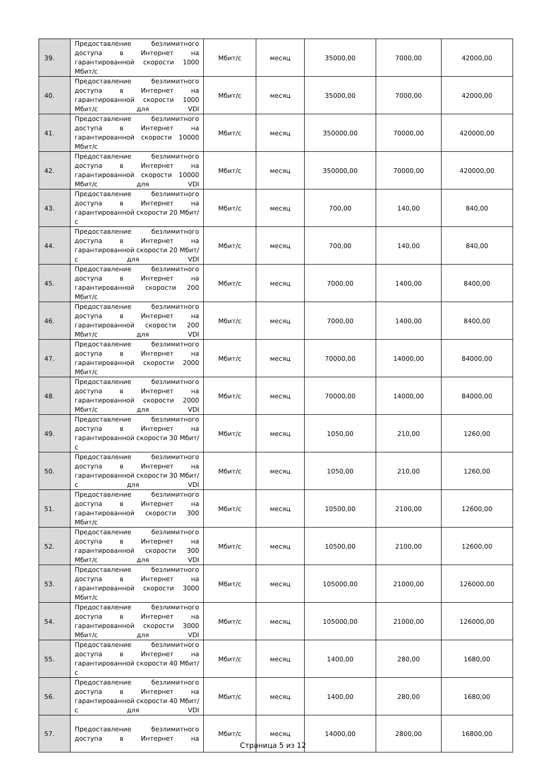| 39. | Предоставление безлимитного доступа в Интернет на гарантированной скорости 1000 Мбит/с | Мбит/с | месяц | 35000,00 | 7000,00 | 42000,00 |
| 40. | Предоставление безлимитного доступа в Интернет на гарантированной скорости 1000 Мбит/с для VDI | Мбит/с | месяц | 35000,00 | 7000,00 | 42000,00 |
| 41. | Предоставление безлимитного доступа в Интернет на гарантированной скорости 10000 Мбит/с | Мбит/с | месяц | 350000,00 | 70000,00 | 420000,00 |
| 42. | Предоставление безлимитного доступа в Интернет на гарантированной скорости 10000 Мбит/с для VDI | Мбит/с | месяц | 350000,00 | 70000,00 | 420000,00 |
| 43. | Предоставление безлимитного доступа в Интернет на гарантированной скорости 20 Мбит/с | Мбит/с | месяц | 700,00 | 140,00 | 840,00 |
| 44. | Предоставление безлимитного доступа в Интернет на гарантированной скорости 20 Мбит/с для VDI | Мбит/с | месяц | 700,00 | 140,00 | 840,00 |
| 45. | Предоставление безлимитного доступа в Интернет на гарантированной скорости 200 Мбит/с | Мбит/с | месяц | 7000,00 | 1400,00 | 8400,00 |
| 46. | Предоставление безлимитного доступа в Интернет на гарантированной скорости 200 Мбит/с для VDI | Мбит/с | месяц | 7000,00 | 1400,00 | 8400,00 |
| 47. | Предоставление безлимитного доступа в Интернет на гарантированной скорости 2000 Мбит/с | Мбит/с | месяц | 70000,00 | 14000,00 | 84000,00 |
| 48. | Предоставление безлимитного доступа в Интернет на гарантированной скорости 2000 Мбит/с для VDI | Мбит/с | месяц | 70000,00 | 14000,00 | 84000,00 |
| 49. | Предоставление безлимитного доступа в Интернет на гарантированной скорости 30 Мбит/с | Мбит/с | месяц | 1050,00 | 210,00 | 1260,00 |
| 50. | Предоставление безлимитного доступа в Интернет на гарантированной скорости 30 Мбит/с для VDI | Мбит/с | месяц | 1050,00 | 210,00 | 1260,00 |
| 51. | Предоставление безлимитного доступа в Интернет на гарантированной скорости 300 Мбит/с | Мбит/с | месяц | 10500,00 | 2100,00 | 12600,00 |
| 52. | Предоставление безлимитного доступа в Интернет на гарантированной скорости 300 Мбит/с для VDI | Мбит/с | месяц | 10500,00 | 2100,00 | 12600,00 |
| 53. | Предоставление безлимитного доступа в Интернет на гарантированной скорости 3000 Мбит/с | Мбит/с | месяц | 105000,00 | 21000,00 | 126000,00 |
| 54. | Предоставление безлимитного доступа в Интернет на гарантированной скорости 3000 Мбит/с для VDI | Мбит/с | месяц | 105000,00 | 21000,00 | 126000,00 |
| 55. | Предоставление безлимитного доступа в Интернет на гарантированной скорости 40 Мбит/с | Мбит/с | месяц | 1400,00 | 280,00 | 1680,00 |
| 56. | Предоставление безлимитного доступа в Интернет на гарантированной скорости 40 Мбит/с для VDI | Мбит/с | месяц | 1400,00 | 280,00 | 1680,00 |
| 57. | Предоставление безлимитного доступа в Интернет на | Мбит/с | месяц | 14000,00 | 2800,00 | 16800,00 |
Страница 5 из 12